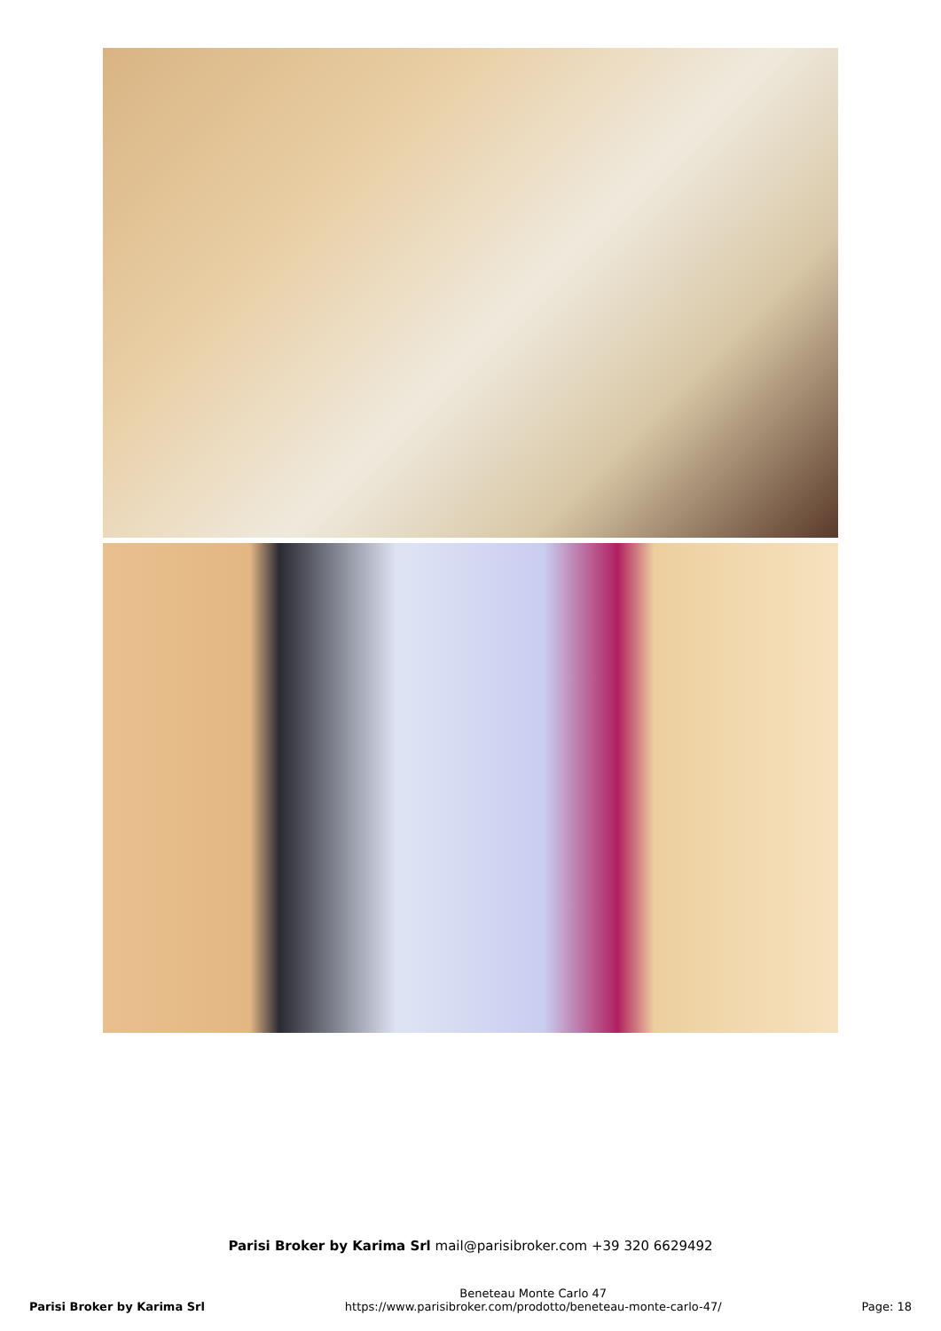Parisi Broker by Karima Srl mail@parisibroker.com +39 320 6629492
Parisi Broker by Karima Srl
Beneteau Monte Carlo 47
https://www.parisibroker.com/prodotto/beneteau-monte-carlo-47/
Page: 18